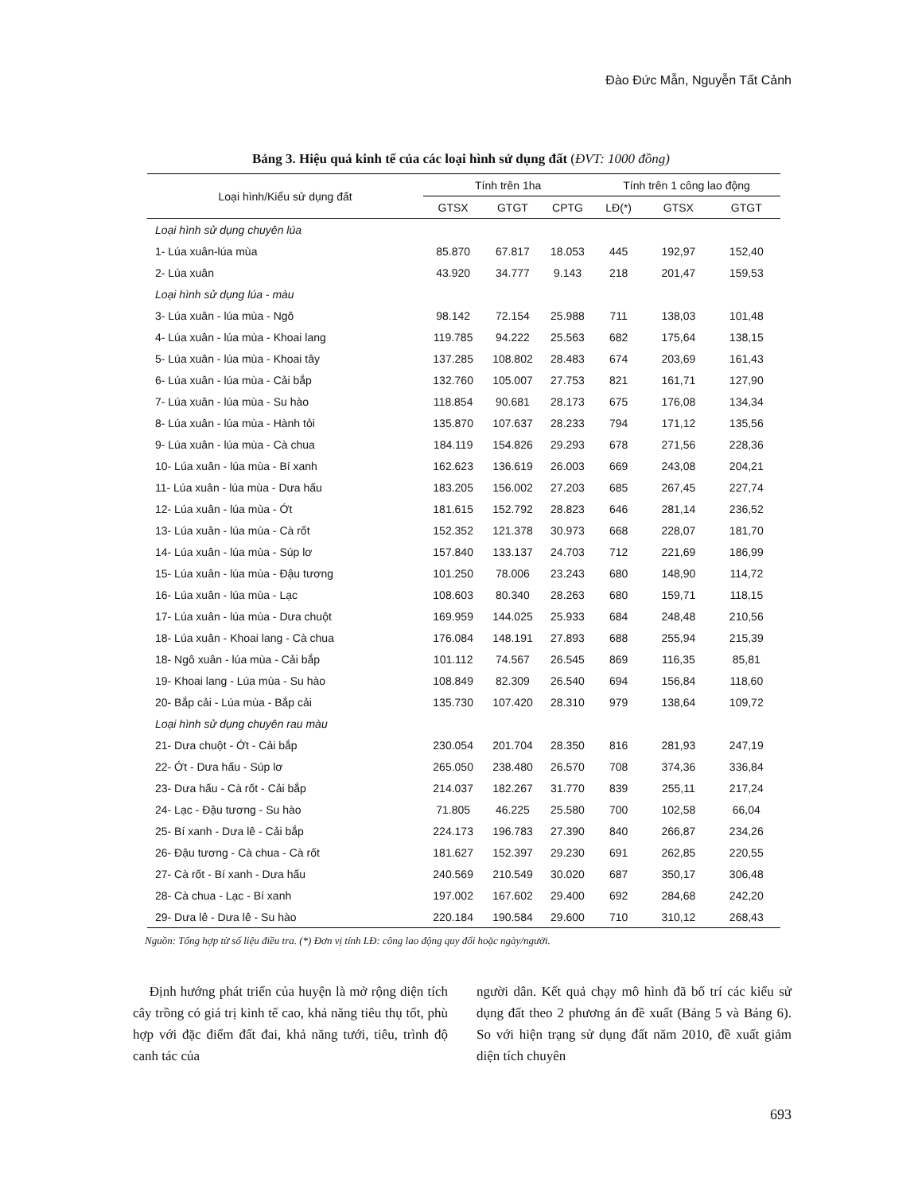Đào Đức Mẫn, Nguyễn Tất Cảnh
Bảng 3. Hiệu quả kinh tế của các loại hình sử dụng đất (ĐVT: 1000 đồng)
| Loại hình/Kiểu sử dụng đất | Tính trên 1ha | | | Tính trên 1 công lao động | | |
| --- | --- | --- | --- | --- | --- | --- |
| | GTSX | GTGT | CPTG | LĐ(*) | GTSX | GTGT |
| Loại hình sử dụng chuyên lúa | | | | | | |
| 1- Lúa xuân-lúa mùa | 85.870 | 67.817 | 18.053 | 445 | 192,97 | 152,40 |
| 2- Lúa xuân | 43.920 | 34.777 | 9.143 | 218 | 201,47 | 159,53 |
| Loại hình sử dụng lúa - màu | | | | | | |
| 3- Lúa xuân - lúa mùa - Ngô | 98.142 | 72.154 | 25.988 | 711 | 138,03 | 101,48 |
| 4- Lúa xuân - lúa mùa - Khoai lang | 119.785 | 94.222 | 25.563 | 682 | 175,64 | 138,15 |
| 5- Lúa xuân - lúa mùa - Khoai tây | 137.285 | 108.802 | 28.483 | 674 | 203,69 | 161,43 |
| 6- Lúa xuân - lúa mùa - Cải bắp | 132.760 | 105.007 | 27.753 | 821 | 161,71 | 127,90 |
| 7- Lúa xuân - lúa mùa - Su hào | 118.854 | 90.681 | 28.173 | 675 | 176,08 | 134,34 |
| 8- Lúa xuân - lúa mùa - Hành tỏi | 135.870 | 107.637 | 28.233 | 794 | 171,12 | 135,56 |
| 9- Lúa xuân - lúa mùa - Cà chua | 184.119 | 154.826 | 29.293 | 678 | 271,56 | 228,36 |
| 10- Lúa xuân - lúa mùa - Bí xanh | 162.623 | 136.619 | 26.003 | 669 | 243,08 | 204,21 |
| 11- Lúa xuân - lúa mùa - Dưa hấu | 183.205 | 156.002 | 27.203 | 685 | 267,45 | 227,74 |
| 12- Lúa xuân - lúa mùa - Ớt | 181.615 | 152.792 | 28.823 | 646 | 281,14 | 236,52 |
| 13- Lúa xuân - lúa mùa - Cà rốt | 152.352 | 121.378 | 30.973 | 668 | 228,07 | 181,70 |
| 14- Lúa xuân - lúa mùa - Súp lơ | 157.840 | 133.137 | 24.703 | 712 | 221,69 | 186,99 |
| 15- Lúa xuân - lúa mùa - Đậu tương | 101.250 | 78.006 | 23.243 | 680 | 148,90 | 114,72 |
| 16- Lúa xuân - lúa mùa - Lạc | 108.603 | 80.340 | 28.263 | 680 | 159,71 | 118,15 |
| 17- Lúa xuân - lúa mùa - Dưa chuột | 169.959 | 144.025 | 25.933 | 684 | 248,48 | 210,56 |
| 18- Lúa xuân - Khoai lang - Cà chua | 176.084 | 148.191 | 27.893 | 688 | 255,94 | 215,39 |
| 18- Ngô xuân - lúa mùa - Cải bắp | 101.112 | 74.567 | 26.545 | 869 | 116,35 | 85,81 |
| 19- Khoai lang - Lúa mùa - Su hào | 108.849 | 82.309 | 26.540 | 694 | 156,84 | 118,60 |
| 20- Bắp cải - Lúa mùa - Bắp cải | 135.730 | 107.420 | 28.310 | 979 | 138,64 | 109,72 |
| Loại hình sử dụng chuyên rau màu | | | | | | |
| 21- Dưa chuột - Ớt - Cải bắp | 230.054 | 201.704 | 28.350 | 816 | 281,93 | 247,19 |
| 22- Ớt - Dưa hấu - Súp lơ | 265.050 | 238.480 | 26.570 | 708 | 374,36 | 336,84 |
| 23- Dưa hấu - Cà rốt - Cải bắp | 214.037 | 182.267 | 31.770 | 839 | 255,11 | 217,24 |
| 24- Lạc - Đậu tương - Su hào | 71.805 | 46.225 | 25.580 | 700 | 102,58 | 66,04 |
| 25- Bí xanh - Dưa lê - Cải bắp | 224.173 | 196.783 | 27.390 | 840 | 266,87 | 234,26 |
| 26- Đậu tương - Cà chua - Cà rốt | 181.627 | 152.397 | 29.230 | 691 | 262,85 | 220,55 |
| 27- Cà rốt - Bí xanh - Dưa hấu | 240.569 | 210.549 | 30.020 | 687 | 350,17 | 306,48 |
| 28- Cà chua - Lạc - Bí xanh | 197.002 | 167.602 | 29.400 | 692 | 284,68 | 242,20 |
| 29- Dưa lê - Dưa lê - Su hào | 220.184 | 190.584 | 29.600 | 710 | 310,12 | 268,43 |
Nguồn: Tổng hợp từ số liệu điều tra. (*) Đơn vị tính LĐ: công lao động quy đổi hoặc ngày/người.
Định hướng phát triển của huyện là mở rộng diện tích cây trồng có giá trị kinh tế cao, khả năng tiêu thụ tốt, phù hợp với đặc điểm đất đai, khả năng tưới, tiêu, trình độ canh tác của
người dân. Kết quả chạy mô hình đã bố trí các kiểu sử dụng đất theo 2 phương án đề xuất (Bảng 5 và Bảng 6). So với hiện trạng sử dụng đất năm 2010, đề xuất giảm diện tích chuyên
693